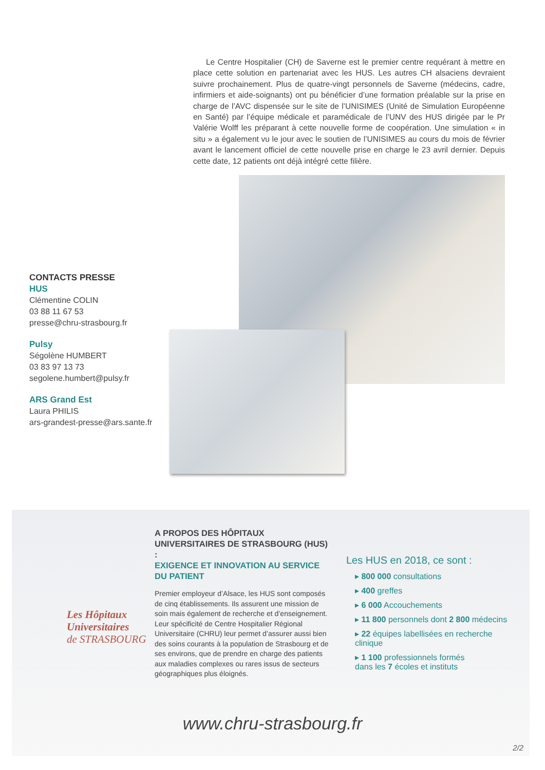Le Centre Hospitalier (CH) de Saverne est le premier centre requérant à mettre en place cette solution en partenariat avec les HUS. Les autres CH alsaciens devraient suivre prochainement. Plus de quatre-vingt personnels de Saverne (médecins, cadre, infirmiers et aide-soignants) ont pu bénéficier d’une formation préalable sur la prise en charge de l’AVC dispensée sur le site de l’UNISIMES (Unité de Simulation Européenne en Santé) par l’équipe médicale et paramédicale de l’UNV des HUS dirigée par le Pr Valérie Wolff les préparant à cette nouvelle forme de coopération. Une simulation « in situ » a également vu le jour avec le soutien de l’UNISIMES au cours du mois de février avant le lancement officiel de cette nouvelle prise en charge le 23 avril dernier. Depuis cette date, 12 patients ont déjà intégré cette filière.
CONTACTS PRESSE
HUS
Clémentine COLIN
03 88 11 67 53
presse@chru-strasbourg.fr
Pulsy
Ségolène HUMBERT
03 83 97 13 73
segolene.humbert@pulsy.fr
ARS Grand Est
Laura PHILIS
ars-grandest-presse@ars.sante.fr
Les Hôpitaux
Universitaires
de STRASBOURG
A PROPOS DES HÔPITAUX UNIVERSITAIRES DE STRASBOURG (HUS) :
EXIGENCE ET INNOVATION AU SERVICE DU PATIENT
Premier employeur d’Alsace, les HUS sont composés de cinq établissements. Ils assurent une mission de soin mais également de recherche et d’enseignement.
Leur spécificité de Centre Hospitalier Régional Universitaire (CHRU) leur permet d’assurer aussi bien des soins courants à la population de Strasbourg et de ses environs, que de prendre en charge des patients aux maladies complexes ou rares issus de secteurs
géographiques plus éloignés.
Les HUS en 2018, ce sont :
▸ 800 000 consultations
▸ 400 greffes
▸ 6 000 Accouchements
▸ 11 800 personnels dont 2 800 médecins
▸ 22 équipes labellisées en recherche clinique
▸ 1 100 professionnels formés
dans les 7 écoles et instituts
www.chru-strasbourg.fr
2/2